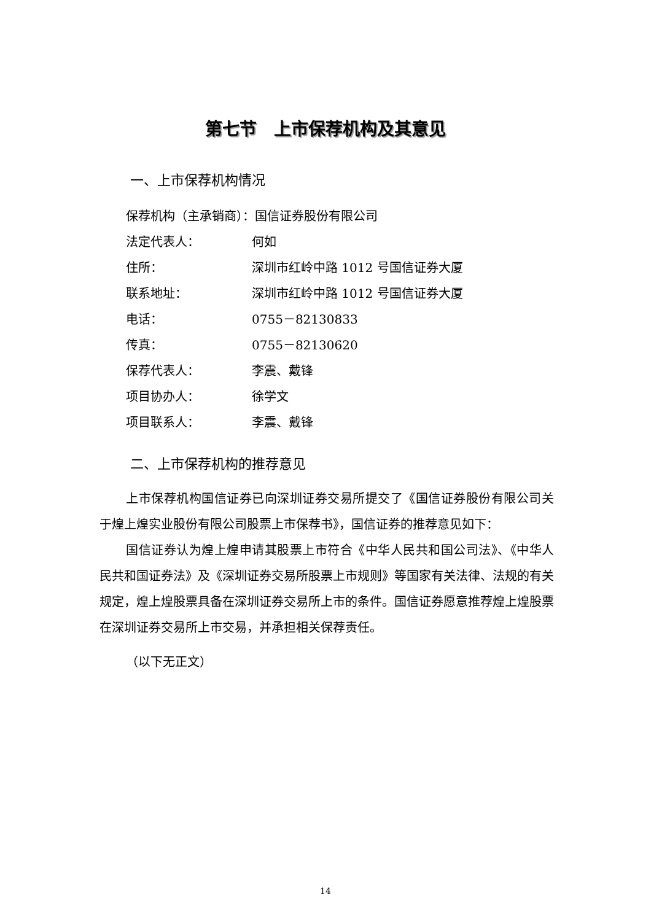第七节　上市保荐机构及其意见
一、上市保荐机构情况
保荐机构（主承销商）：国信证券股份有限公司
法定代表人： 何如
住所： 深圳市红岭中路 1012 号国信证券大厦
联系地址： 深圳市红岭中路 1012 号国信证券大厦
电话： 0755－82130833
传真： 0755－82130620
保荐代表人： 李震、戴锋
项目协办人： 徐学文
项目联系人： 李震、戴锋
二、上市保荐机构的推荐意见
上市保荐机构国信证券已向深圳证券交易所提交了《国信证券股份有限公司关于煌上煌实业股份有限公司股票上市保荐书》，国信证券的推荐意见如下：
国信证券认为煌上煌申请其股票上市符合《中华人民共和国公司法》、《中华人民共和国证券法》及《深圳证券交易所股票上市规则》等国家有关法律、法规的有关规定，煌上煌股票具备在深圳证券交易所上市的条件。国信证券愿意推荐煌上煌股票在深圳证券交易所上市交易，并承担相关保荐责任。
（以下无正文）
14